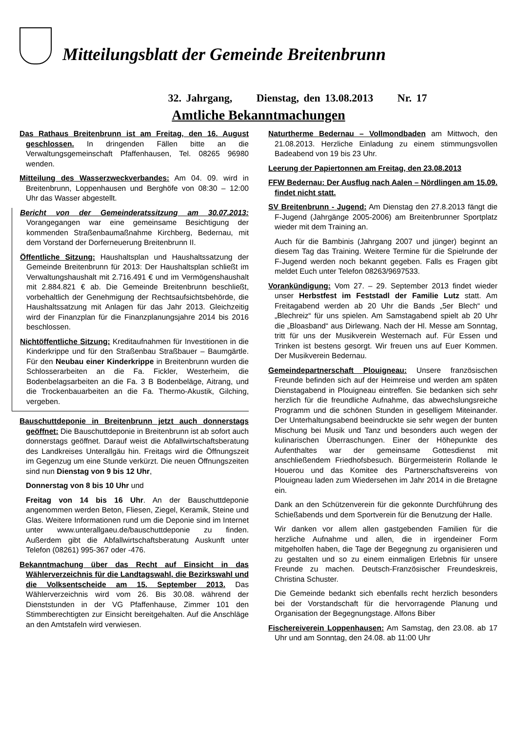Mitteilungsblatt der Gemeinde Breitenbrunn
32. Jahrgang, Dienstag, den 13.08.2013 Nr. 17
Amtliche Bekanntmachungen
Das Rathaus Breitenbrunn ist am Freitag, den 16. August geschlossen. In dringenden Fällen bitte an die Verwaltungsgemeinschaft Pfaffenhausen, Tel. 08265 96980 wenden.
Mitteilung des Wasserzweckverbandes: Am 04. 09. wird in Breitenbrunn, Loppenhausen und Berghöfe von 08:30 – 12:00 Uhr das Wasser abgestellt.
Bericht von der Gemeinderatssitzung am 30.07.2013: Vorangegangen war eine gemeinsame Besichtigung der kommenden Straßenbaumaßnahme Kirchberg, Bedernau, mit dem Vorstand der Dorferneuerung Breitenbrunn II.
Öffentliche Sitzung: Haushaltsplan und Haushaltssatzung der Gemeinde Breitenbrunn für 2013: Der Haushaltsplan schließt im Verwaltungshaushalt mit 2.716.491 € und im Vermögenshaushalt mit 2.884.821 € ab. Die Gemeinde Breitenbrunn beschließt, vorbehaltlich der Genehmigung der Rechtsaufsichtsbehörde, die Haushaltssatzung mit Anlagen für das Jahr 2013. Gleichzeitig wird der Finanzplan für die Finanzplanungsjahre 2014 bis 2016 beschlossen.
Nichtöffentliche Sitzung: Kreditaufnahmen für Investitionen in die Kinderkrippe und für den Straßenbau Straßbauer – Baumgärtle. Für den Neubau einer Kinderkrippe in Breitenbrunn wurden die Schlosserarbeiten an die Fa. Fickler, Westerheim, die Bodenbelagsarbeiten an die Fa. 3 B Bodenbeläge, Aitrang, und die Trockenbauarbeiten an die Fa. Thermo-Akustik, Gilching, vergeben.
Bauschuttdeponie in Breitenbrunn jetzt auch donnerstags geöffnet: Die Bauschuttdeponie in Breitenbrunn ist ab sofort auch donnerstags geöffnet. Darauf weist die Abfallwirtschaftsberatung des Landkreises Unterallgäu hin. Freitags wird die Öffnungszeit im Gegenzug um eine Stunde verkürzt. Die neuen Öffnungszeiten sind nun Dienstag von 9 bis 12 Uhr,
Donnerstag von 8 bis 10 Uhr und
Freitag von 14 bis 16 Uhr. An der Bauschuttdeponie angenommen werden Beton, Fliesen, Ziegel, Keramik, Steine und Glas. Weitere Informationen rund um die Deponie sind im Internet unter www.unterallgaeu.de/bauschuttdeponie zu finden. Außerdem gibt die Abfallwirtschaftsberatung Auskunft unter Telefon (08261) 995-367 oder -476.
Bekanntmachung über das Recht auf Einsicht in das Wählerverzeichnis für die Landtagswahl, die Bezirkswahl und die Volksentscheide am 15. September 2013. Das Wählerverzeichnis wird vom 26. Bis 30.08. während der Dienststunden in der VG Pfaffenhause, Zimmer 101 den Stimmberechtigten zur Einsicht bereitgehalten. Auf die Anschläge an den Amtstafeln wird verwiesen.
Naturtherme Bedernau – Vollmondbaden am Mittwoch, den 21.08.2013. Herzliche Einladung zu einem stimmungsvollen Badeabend von 19 bis 23 Uhr.
Leerung der Papiertonnen am Freitag, den 23.08.2013
FFW Bedernau: Der Ausflug nach Aalen – Nördlingen am 15.09. findet nicht statt.
SV Breitenbrunn - Jugend: Am Dienstag den 27.8.2013 fängt die F-Jugend (Jahrgänge 2005-2006) am Breitenbrunner Sportplatz wieder mit dem Training an.
Auch für die Bambinis (Jahrgang 2007 und jünger) beginnt an diesem Tag das Training. Weitere Termine für die Spielrunde der F-Jugend werden noch bekannt gegeben. Falls es Fragen gibt meldet Euch unter Telefon 08263/9697533.
Vorankündigung: Vom 27. – 29. September 2013 findet wieder unser Herbstfest im Feststadl der Familie Lutz statt. Am Freitagabend werden ab 20 Uhr die Bands „5er Blech“ und „Blechreiz“ für uns spielen. Am Samstagabend spielt ab 20 Uhr die „Bloasband“ aus Dirlewang. Nach der Hl. Messe am Sonntag, tritt für uns der Musikverein Westernach auf. Für Essen und Trinken ist bestens gesorgt. Wir freuen uns auf Euer Kommen. Der Musikverein Bedernau.
Gemeindepartnerschaft Plouigneau: Unsere französischen Freunde befinden sich auf der Heimreise und werden am späten Dienstagabend in Plouigneau eintreffen. Sie bedanken sich sehr herzlich für die freundliche Aufnahme, das abwechslungsreiche Programm und die schönen Stunden in geselligem Miteinander. Der Unterhaltungsabend beeindruckte sie sehr wegen der bunten Mischung bei Musik und Tanz und besonders auch wegen der kulinarischen Überraschungen. Einer der Höhepunkte des Aufenthaltes war der gemeinsame Gottesdienst mit anschließendem Friedhofsbesuch. Bürgermeisterin Rollande le Houerou und das Komitee des Partnerschaftsvereins von Plouigneau laden zum Wiedersehen im Jahr 2014 in die Bretagne ein.
Dank an den Schützenverein für die gekonnte Durchführung des Schießabends und dem Sportverein für die Benutzung der Halle.
Wir danken vor allem allen gastgebenden Familien für die herzliche Aufnahme und allen, die in irgendeiner Form mitgeholfen haben, die Tage der Begegnung zu organisieren und zu gestalten und so zu einem einmaligen Erlebnis für unsere Freunde zu machen. Deutsch-Französischer Freundeskreis, Christina Schuster.
Die Gemeinde bedankt sich ebenfalls recht herzlich besonders bei der Vorstandschaft für die hervorragende Planung und Organisation der Begegnungstage. Alfons Biber
Fischereiverein Loppenhausen: Am Samstag, den 23.08. ab 17 Uhr und am Sonntag, den 24.08. ab 11:00 Uhr